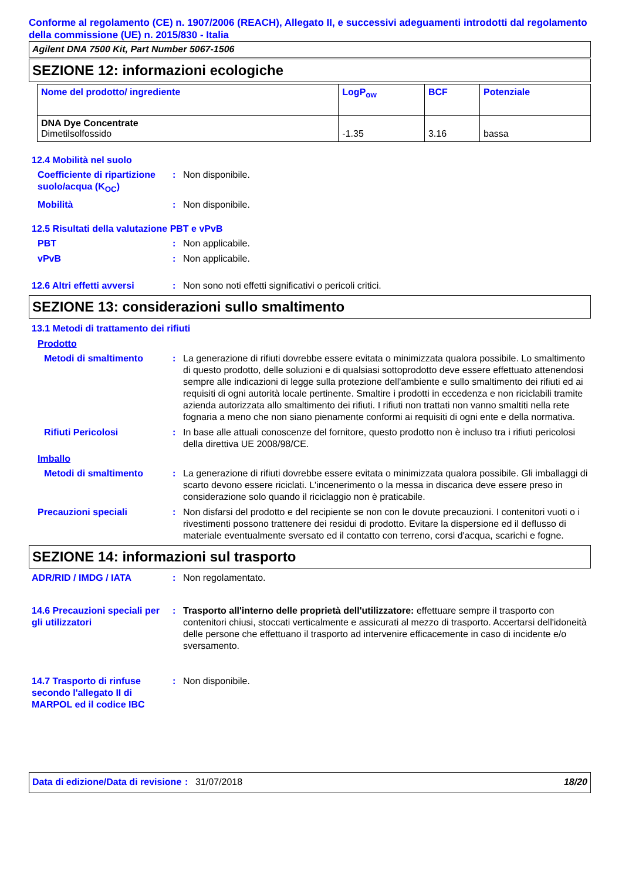Conforme al regolamento (CE) n. 1907/2006 (REACH), Allegato II, e successivi adeguamenti introdotti dal regolamento della commissione (UE) n. 2015/830 - Italia
Agilent DNA 7500 Kit, Part Number 5067-1506
SEZIONE 12: informazioni ecologiche
| Nome del prodotto/ ingrediente | LogP<sub>ow</sub> | BCF | Potenziale |
| --- | --- | --- | --- |
| DNA Dye Concentrate Dimetilsolfossido | -1.35 | 3.16 | bassa |
12.4 Mobilità nel suolo
Coefficiente di ripartizione suolo/acqua (K<sub>OC</sub>)
: Non disponibile.
Mobilità : Non disponibile.
12.5 Risultati della valutazione PBT e vPvB
PBT : Non applicabile.
vPvB : Non applicabile.
12.6 Altri effetti avversi
: Non sono noti effetti significativi o pericoli critici.
SEZIONE 13: considerazioni sullo smaltimento
13.1 Metodi di trattamento dei rifiuti
Prodotto
Metodi di smaltimento : La generazione di rifiuti dovrebbe essere evitata o minimizzata qualora possibile. Lo smaltimento di questo prodotto, delle soluzioni e di qualsiasi sottoprodotto deve essere effettuato attenendosi sempre alle indicazioni di legge sulla protezione dell'ambiente e sullo smaltimento dei rifiuti ed ai requisiti di ogni autorità locale pertinente. Smaltire i prodotti in eccedenza e non riciclabili tramite azienda autorizzata allo smaltimento dei rifiuti. I rifiuti non trattati non vanno smaltiti nella rete fognaria a meno che non siano pienamente conformi ai requisiti di ogni ente e della normativa.
Rifiuti Pericolosi : In base alle attuali conoscenze del fornitore, questo prodotto non è incluso tra i rifiuti pericolosi della direttiva UE 2008/98/CE.
Imballo
Metodi di smaltimento : La generazione di rifiuti dovrebbe essere evitata o minimizzata qualora possibile. Gli imballaggi di scarto devono essere riciclati. L'incenerimento o la messa in discarica deve essere preso in considerazione solo quando il riciclaggio non è praticabile.
Precauzioni speciali : Non disfarsi del prodotto e del recipiente se non con le dovute precauzioni. I contenitori vuoti o i rivestimenti possono trattenere dei residui di prodotto. Evitare la dispersione ed il deflusso di materiale eventualmente sversato ed il contatto con terreno, corsi d'acqua, scarichi e fogne.
SEZIONE 14: informazioni sul trasporto
ADR/RID / IMDG / IATA : Non regolamentato.
14.6 Precauzioni speciali per gli utilizzatori
: Trasporto all'interno delle proprietà dell'utilizzatore: effettuare sempre il trasporto con contenitori chiusi, stoccati verticalmente e assicurati al mezzo di trasporto. Accertarsi dell'idoneità delle persone che effettuano il trasporto ad intervenire efficacemente in caso di incidente e/o sversamento.
14.7 Trasporto di rinfuse secondo l'allegato II di MARPOL ed il codice IBC
: Non disponibile.
Data di edizione/Data di revisione
: 31/07/2018 18/20